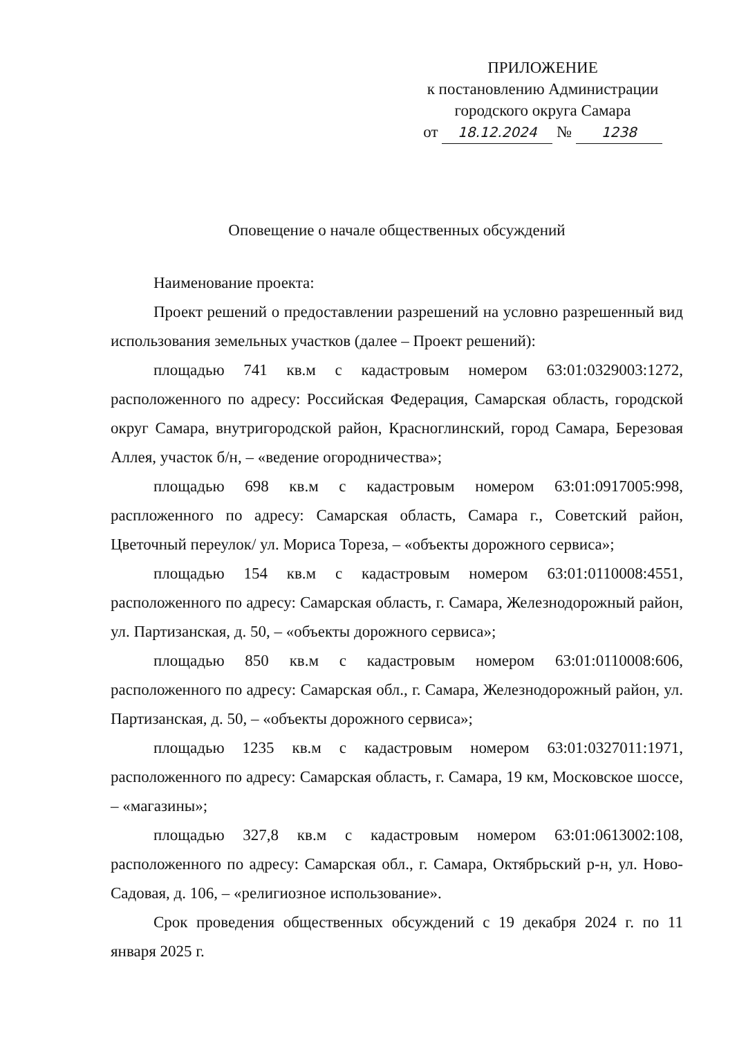ПРИЛОЖЕНИЕ
к постановлению Администрации
городского округа Самара
от 18.12.2024 № 1238
Оповещение о начале общественных обсуждений
Наименование проекта:
Проект решений о предоставлении разрешений на условно разрешенный вид использования земельных участков (далее – Проект решений):
площадью 741 кв.м с кадастровым номером 63:01:0329003:1272, расположенного по адресу: Российская Федерация, Самарская область, городской округ Самара, внутригородской район, Красноглинский, город Самара, Березовая Аллея, участок б/н, – «ведение огородничества»;
площадью 698 кв.м с кадастровым номером 63:01:0917005:998, распложенного по адресу: Самарская область, Самара г., Советский район, Цветочный переулок/ ул. Мориса Тореза, – «объекты дорожного сервиса»;
площадью 154 кв.м с кадастровым номером 63:01:0110008:4551, расположенного по адресу: Самарская область, г. Самара, Железнодорожный район, ул. Партизанская, д. 50, – «объекты дорожного сервиса»;
площадью 850 кв.м с кадастровым номером 63:01:0110008:606, расположенного по адресу: Самарская обл., г. Самара, Железнодорожный район, ул. Партизанская, д. 50, – «объекты дорожного сервиса»;
площадью 1235 кв.м с кадастровым номером 63:01:0327011:1971, расположенного по адресу: Самарская область, г. Самара, 19 км, Московское шоссе, – «магазины»;
площадью 327,8 кв.м с кадастровым номером 63:01:0613002:108, расположенного по адресу: Самарская обл., г. Самара, Октябрьский р-н, ул. Ново-Садовая, д. 106, – «религиозное использование».
Срок проведения общественных обсуждений с 19 декабря 2024 г. по 11 января 2025 г.